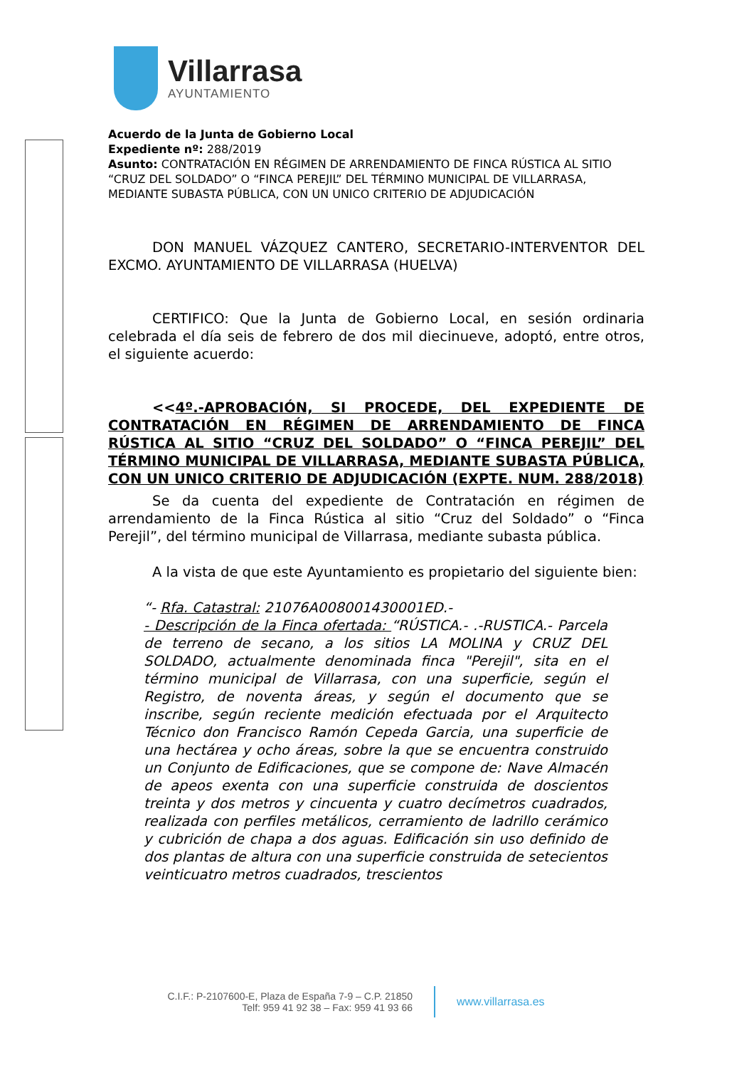Villarrasa
AYUNTAMIENTO
Acuerdo de la Junta de Gobierno Local
Expediente nº: 288/2019
Asunto: CONTRATACIÓN EN RÉGIMEN DE ARRENDAMIENTO DE FINCA RÚSTICA AL SITIO “CRUZ DEL SOLDADO” O “FINCA PEREJIL” DEL TÉRMINO MUNICIPAL DE VILLARRASA, MEDIANTE SUBASTA PÚBLICA, CON UN UNICO CRITERIO DE ADJUDICACIÓN
DON MANUEL VÁZQUEZ CANTERO, SECRETARIO-INTERVENTOR DEL EXCMO. AYUNTAMIENTO DE VILLARRASA (HUELVA)
CERTIFICO: Que la Junta de Gobierno Local, en sesión ordinaria celebrada el día seis de febrero de dos mil diecinueve, adoptó, entre otros, el siguiente acuerdo:
<<4º.-APROBACIÓN, SI PROCEDE, DEL EXPEDIENTE DE CONTRATACIÓN EN RÉGIMEN DE ARRENDAMIENTO DE FINCA RÚSTICA AL SITIO “CRUZ DEL SOLDADO” O “FINCA PEREJIL” DEL TÉRMINO MUNICIPAL DE VILLARRASA, MEDIANTE SUBASTA PÚBLICA, CON UN UNICO CRITERIO DE ADJUDICACIÓN (EXPTE. NUM. 288/2018)
Se da cuenta del expediente de Contratación en régimen de arrendamiento de la Finca Rústica al sitio “Cruz del Soldado” o “Finca Perejil”, del término municipal de Villarrasa, mediante subasta pública.
A la vista de que este Ayuntamiento es propietario del siguiente bien:
“- Rfa. Catastral: 21076A008001430001ED.-
- Descripción de la Finca ofertada: “RÚSTICA.- .-RUSTICA.- Parcela de terreno de secano, a los sitios LA MOLINA y CRUZ DEL SOLDADO, actualmente denominada finca "Perejil", sita en el término municipal de Villarrasa, con una superficie, según el Registro, de noventa áreas, y según el documento que se inscribe, según reciente medición efectuada por el Arquitecto Técnico don Francisco Ramón Cepeda Garcia, una superficie de una hectárea y ocho áreas, sobre la que se encuentra construido un Conjunto de Edificaciones, que se compone de: Nave Almacén de apeos exenta con una superficie construida de doscientos treinta y dos metros y cincuenta y cuatro decímetros cuadrados, realizada con perfiles metálicos, cerramiento de ladrillo cerámico y cubrición de chapa a dos aguas. Edificación sin uso definido de dos plantas de altura con una superficie construida de setecientos veinticuatro metros cuadrados, trescientos
C.I.F.: P-2107600-E, Plaza de España 7-9 – C.P. 21850
Telf: 959 41 92 38 – Fax: 959 41 93 66
www.villarrasa.es